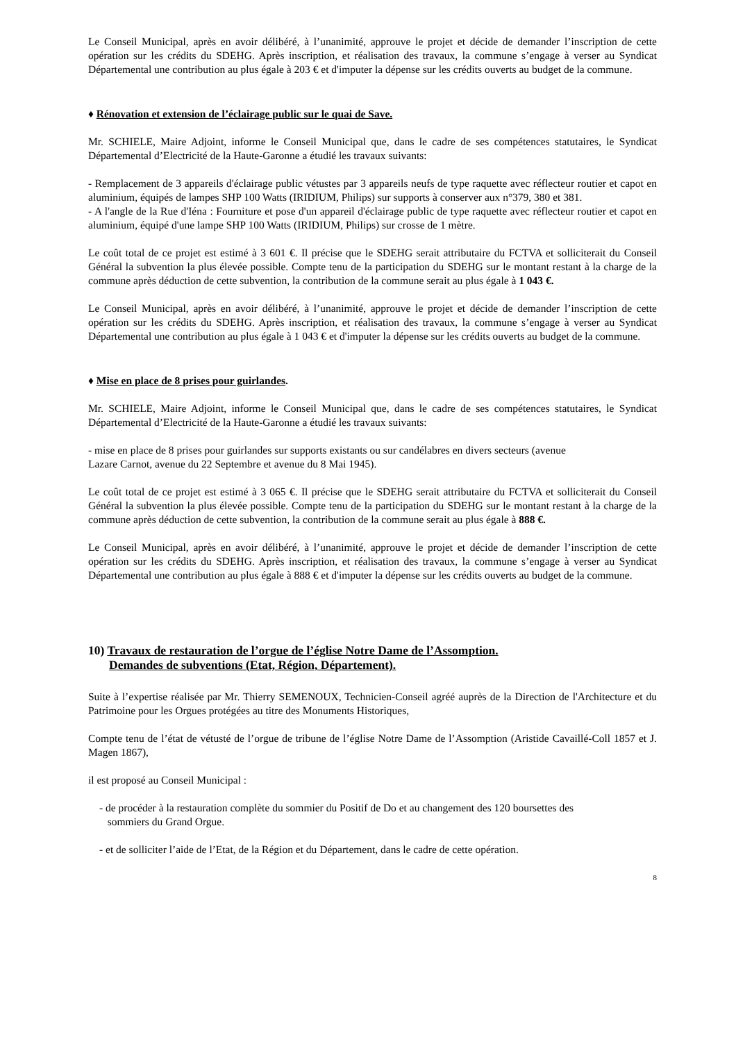Le Conseil Municipal, après en avoir délibéré, à l’unanimité, approuve le projet et décide de demander l’inscription de cette opération sur les crédits du SDEHG. Après inscription, et réalisation des travaux, la commune s’engage à verser au Syndicat Départemental une contribution au plus égale à 203 € et d'imputer la dépense sur les crédits ouverts au budget de la commune.
♦ Rénovation et extension de l’éclairage public sur le quai de Save.
Mr. SCHIELE, Maire Adjoint, informe le Conseil Municipal que, dans le cadre de ses compétences statutaires, le Syndicat Départemental d’Electricité de la Haute-Garonne a étudié les travaux suivants:
- Remplacement de 3 appareils d'éclairage public vétustes par 3 appareils neufs de type raquette avec réflecteur routier et capot en aluminium, équipés de lampes SHP 100 Watts (IRIDIUM, Philips) sur supports à conserver aux n°379, 380 et 381.
- A l'angle de la Rue d'Iéna : Fourniture et pose d'un appareil d'éclairage public de type raquette avec réflecteur routier et capot en aluminium, équipé d'une lampe SHP 100 Watts (IRIDIUM, Philips) sur crosse de 1 mètre.
Le coût total de ce projet est estimé à 3 601 €. Il précise que le SDEHG serait attributaire du FCTVA et solliciterait du Conseil Général la subvention la plus élevée possible. Compte tenu de la participation du SDEHG sur le montant restant à la charge de la commune après déduction de cette subvention, la contribution de la commune serait au plus égale à 1 043 €.
Le Conseil Municipal, après en avoir délibéré, à l’unanimité, approuve le projet et décide de demander l’inscription de cette opération sur les crédits du SDEHG. Après inscription, et réalisation des travaux, la commune s’engage à verser au Syndicat Départemental une contribution au plus égale à 1 043 € et d'imputer la dépense sur les crédits ouverts au budget de la commune.
♦ Mise en place de 8 prises pour guirlandes.
Mr. SCHIELE, Maire Adjoint, informe le Conseil Municipal que, dans le cadre de ses compétences statutaires, le Syndicat Départemental d’Electricité de la Haute-Garonne a étudié les travaux suivants:
- mise en place de 8 prises pour guirlandes sur supports existants ou sur candélabres en divers secteurs (avenue
Lazare Carnot, avenue du 22 Septembre et avenue du 8 Mai 1945).
Le coût total de ce projet est estimé à 3 065 €. Il précise que le SDEHG serait attributaire du FCTVA et solliciterait du Conseil Général la subvention la plus élevée possible. Compte tenu de la participation du SDEHG sur le montant restant à la charge de la commune après déduction de cette subvention, la contribution de la commune serait au plus égale à 888 €.
Le Conseil Municipal, après en avoir délibéré, à l’unanimité, approuve le projet et décide de demander l’inscription de cette opération sur les crédits du SDEHG. Après inscription, et réalisation des travaux, la commune s’engage à verser au Syndicat Départemental une contribution au plus égale à 888 € et d'imputer la dépense sur les crédits ouverts au budget de la commune.
10) Travaux de restauration de l’orgue de l’église Notre Dame de l’Assomption.
Demandes de subventions (Etat, Région, Département).
Suite à l’expertise réalisée par Mr. Thierry SEMENOUX, Technicien-Conseil agréé auprès de la Direction de l'Architecture et du Patrimoine pour les Orgues protégées au titre des Monuments Historiques,
Compte tenu de l’état de vétusté de l’orgue de tribune de l’église Notre Dame de l’Assomption (Aristide Cavaillé-Coll 1857 et J. Magen 1867),
il est proposé au Conseil Municipal :
- de procéder à la restauration complète du sommier du Positif de Do et au changement des 120 boursettes des
sommiers du Grand Orgue.
- et de solliciter l’aide de l’Etat, de la Région et du Département, dans le cadre de cette opération.
8